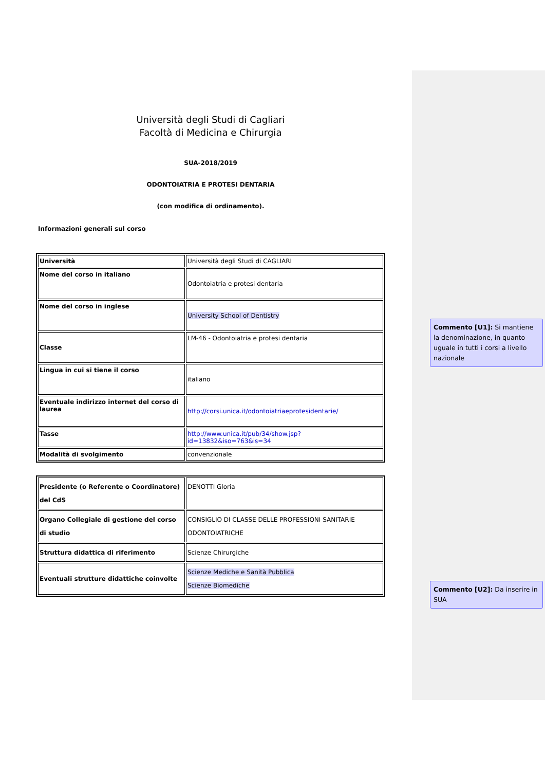Università degli Studi di Cagliari
Facoltà di Medicina e Chirurgia
SUA-2018/2019
ODONTOIATRIA E PROTESI DENTARIA
(con modifica di ordinamento).
Informazioni generali sul corso
| Università | Università degli Studi di CAGLIARI |
| Nome del corso in italiano | Odontoiatria e protesi dentaria |
| Nome del corso in inglese | University School of Dentistry |
| Classe | LM-46 - Odontoiatria e protesi dentaria |
| Lingua in cui si tiene il corso | italiano |
| Eventuale indirizzo internet del corso di laurea | http://corsi.unica.it/odontoiatriaeprotesidentarie/ |
| Tasse | http://www.unica.it/pub/34/show.jsp?id=13832&iso=763&is=34 |
| Modalità di svolgimento | convenzionale |
| Presidente (o Referente o Coordinatore) del CdS | DENOTTI Gloria |
| Organo Collegiale di gestione del corso di studio | CONSIGLIO DI CLASSE DELLE PROFESSIONI SANITARIE ODONTOIATRICHE |
| Struttura didattica di riferimento | Scienze Chirurgiche |
| Eventuali strutture didattiche coinvolte | Scienze Mediche e Sanità Pubblica Scienze Biomediche |
Commento [U1]: Si mantiene la denominazione, in quanto uguale in tutti i corsi a livello nazionale
Commento [U2]: Da inserire in SUA